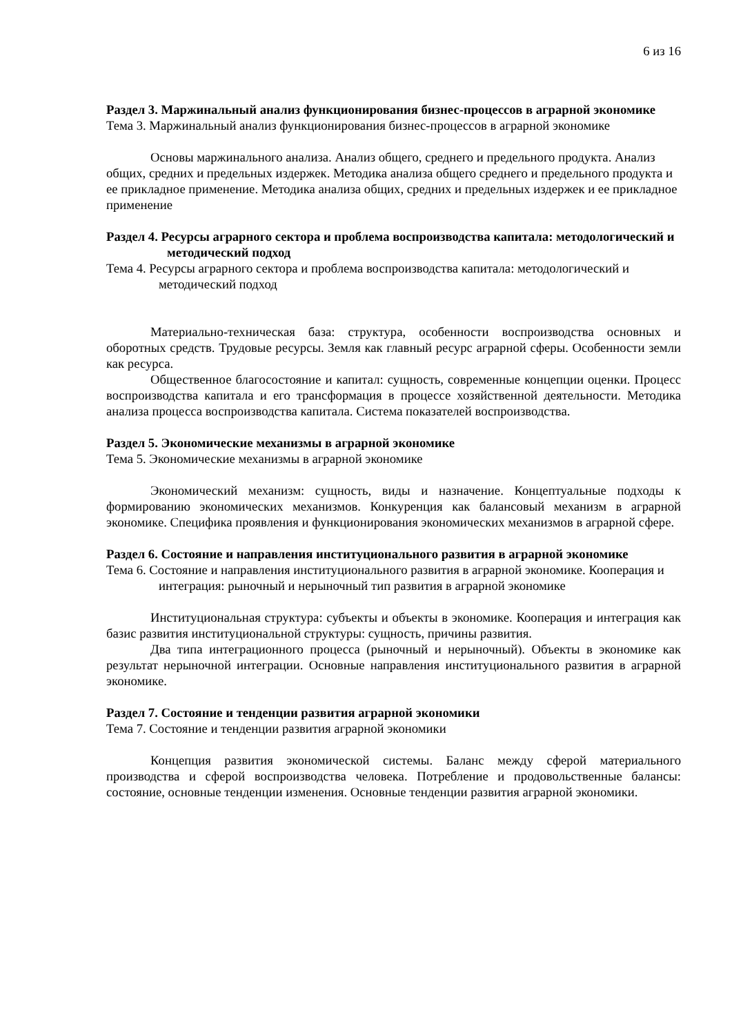6 из 16
Раздел 3. Маржинальный анализ функционирования бизнес-процессов в аграрной экономике
Тема 3. Маржинальный анализ функционирования бизнес-процессов в аграрной экономике
Основы маржинального анализа. Анализ общего, среднего и предельного продукта. Анализ общих, средних и предельных издержек. Методика анализа общего среднего и предельного продукта и ее прикладное применение. Методика анализа общих, средних и предельных издержек и ее прикладное применение
Раздел 4. Ресурсы аграрного сектора и проблема воспроизводства капитала: методологический и методический подход
Тема 4. Ресурсы аграрного сектора и проблема воспроизводства капитала: методологический и методический подход
Материально-техническая база: структура, особенности воспроизводства основных и оборотных средств. Трудовые ресурсы. Земля как главный ресурс аграрной сферы. Особенности земли как ресурса.
Общественное благосостояние и капитал: сущность, современные концепции оценки. Процесс воспроизводства капитала и его трансформация в процессе хозяйственной деятельности. Методика анализа процесса воспроизводства капитала. Система показателей воспроизводства.
Раздел 5. Экономические механизмы в аграрной экономике
Тема 5. Экономические механизмы в аграрной экономике
Экономический механизм: сущность, виды и назначение. Концептуальные подходы к формированию экономических механизмов. Конкуренция как балансовый механизм в аграрной экономике. Специфика проявления и функционирования экономических механизмов в аграрной сфере.
Раздел 6. Состояние и направления институционального развития в аграрной экономике
Тема 6. Состояние и направления институционального развития в аграрной экономике. Кооперация и интеграция: рыночный и нерыночный тип развития в аграрной экономике
Институциональная структура: субъекты и объекты в экономике. Кооперация и интеграция как базис развития институциональной структуры: сущность, причины развития.
Два типа интеграционного процесса (рыночный и нерыночный). Объекты в экономике как результат нерыночной интеграции. Основные направления институционального развития в аграрной экономике.
Раздел 7. Состояние и тенденции развития аграрной экономики
Тема 7. Состояние и тенденции развития аграрной экономики
Концепция развития экономической системы. Баланс между сферой материального производства и сферой воспроизводства человека. Потребление и продовольственные балансы: состояние, основные тенденции изменения. Основные тенденции развития аграрной экономики.